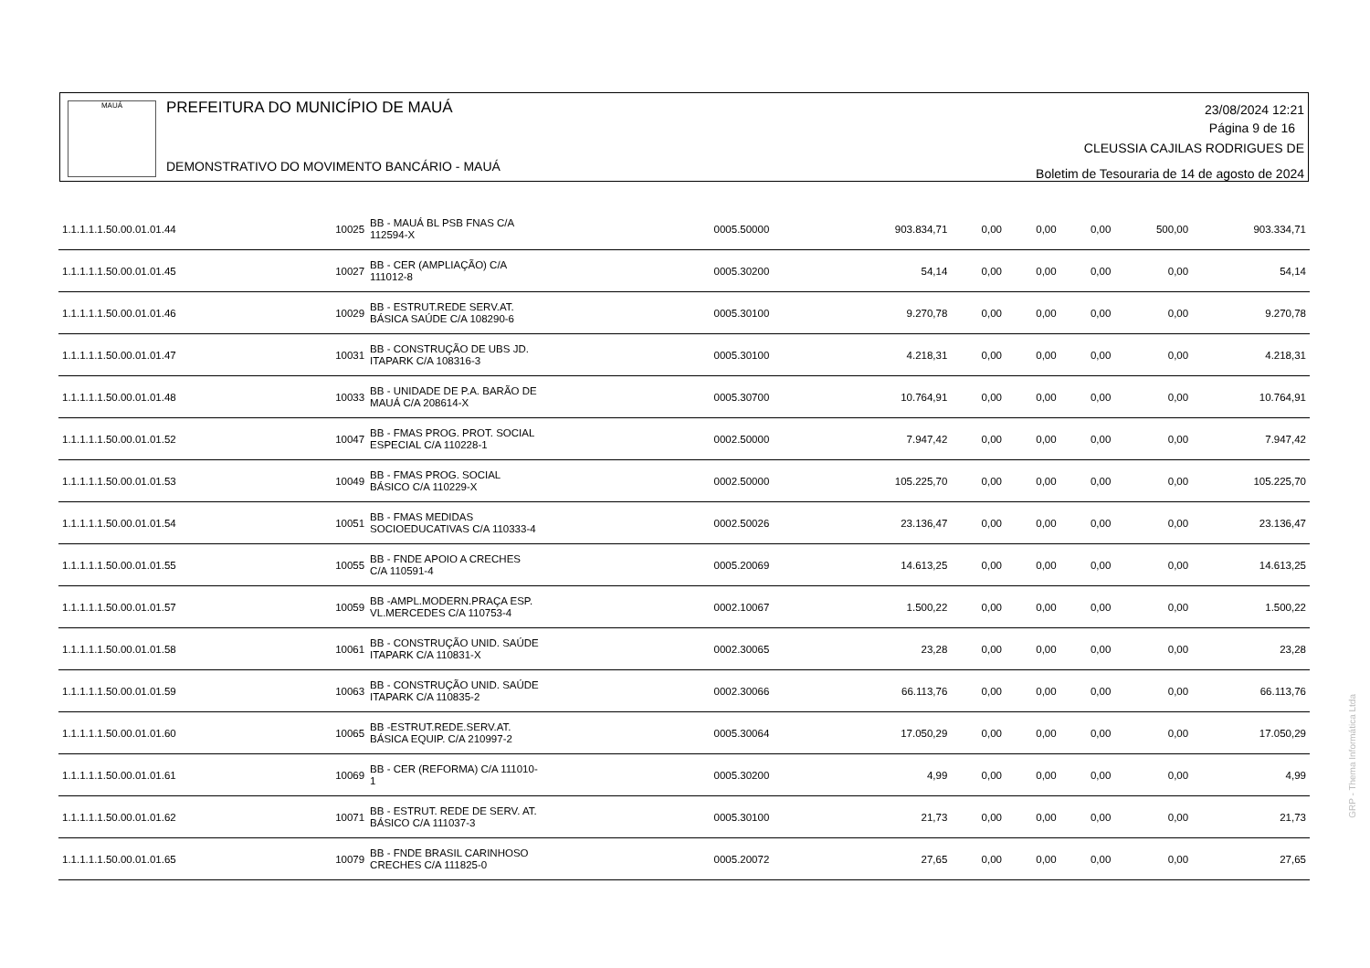MAUÁ
PREFEITURA DO MUNICÍPIO DE MAUÁ
DEMONSTRATIVO DO MOVIMENTO BANCÁRIO - MAUÁ
23/08/2024 12:21
Página 9 de 16
CLEUSSIA CAJILAS RODRIGUES DE
Boletim de Tesouraria de 14 de agosto de 2024
| 1.1.1.1.1.50.00.01.01.44 | 10025 | BB - MAUÁ BL PSB FNAS C/A 112594-X | 0005.50000 | 903.834,71 | 0,00 | 0,00 | 0,00 | 500,00 | 903.334,71 |
| 1.1.1.1.1.50.00.01.01.45 | 10027 | BB - CER (AMPLIAÇÃO) C/A 111012-8 | 0005.30200 | 54,14 | 0,00 | 0,00 | 0,00 | 0,00 | 54,14 |
| 1.1.1.1.1.50.00.01.01.46 | 10029 | BB - ESTRUT.REDE SERV.AT. BÁSICA SAÚDE C/A 108290-6 | 0005.30100 | 9.270,78 | 0,00 | 0,00 | 0,00 | 0,00 | 9.270,78 |
| 1.1.1.1.1.50.00.01.01.47 | 10031 | BB - CONSTRUÇÃO DE UBS JD. ITAPARK C/A 108316-3 | 0005.30100 | 4.218,31 | 0,00 | 0,00 | 0,00 | 0,00 | 4.218,31 |
| 1.1.1.1.1.50.00.01.01.48 | 10033 | BB - UNIDADE DE P.A. BARÃO DE MAUÁ C/A 208614-X | 0005.30700 | 10.764,91 | 0,00 | 0,00 | 0,00 | 0,00 | 10.764,91 |
| 1.1.1.1.1.50.00.01.01.52 | 10047 | BB - FMAS PROG. PROT. SOCIAL ESPECIAL C/A 110228-1 | 0002.50000 | 7.947,42 | 0,00 | 0,00 | 0,00 | 0,00 | 7.947,42 |
| 1.1.1.1.1.50.00.01.01.53 | 10049 | BB - FMAS PROG. SOCIAL BÁSICO C/A 110229-X | 0002.50000 | 105.225,70 | 0,00 | 0,00 | 0,00 | 0,00 | 105.225,70 |
| 1.1.1.1.1.50.00.01.01.54 | 10051 | BB - FMAS MEDIDAS SOCIOEDUCATIVAS C/A 110333-4 | 0002.50026 | 23.136,47 | 0,00 | 0,00 | 0,00 | 0,00 | 23.136,47 |
| 1.1.1.1.1.50.00.01.01.55 | 10055 | BB - FNDE APOIO A CRECHES C/A 110591-4 | 0005.20069 | 14.613,25 | 0,00 | 0,00 | 0,00 | 0,00 | 14.613,25 |
| 1.1.1.1.1.50.00.01.01.57 | 10059 | BB -AMPL.MODERN.PRAÇA ESP. VL.MERCEDES C/A 110753-4 | 0002.10067 | 1.500,22 | 0,00 | 0,00 | 0,00 | 0,00 | 1.500,22 |
| 1.1.1.1.1.50.00.01.01.58 | 10061 | BB - CONSTRUÇÃO UNID. SAÚDE ITAPARK C/A 110831-X | 0002.30065 | 23,28 | 0,00 | 0,00 | 0,00 | 0,00 | 23,28 |
| 1.1.1.1.1.50.00.01.01.59 | 10063 | BB - CONSTRUÇÃO UNID. SAÚDE ITAPARK C/A 110835-2 | 0002.30066 | 66.113,76 | 0,00 | 0,00 | 0,00 | 0,00 | 66.113,76 |
| 1.1.1.1.1.50.00.01.01.60 | 10065 | BB -ESTRUT.REDE.SERV.AT. BÁSICA EQUIP. C/A 210997-2 | 0005.30064 | 17.050,29 | 0,00 | 0,00 | 0,00 | 0,00 | 17.050,29 |
| 1.1.1.1.1.50.00.01.01.61 | 10069 | BB - CER (REFORMA) C/A 111010- 1 | 0005.30200 | 4,99 | 0,00 | 0,00 | 0,00 | 0,00 | 4,99 |
| 1.1.1.1.1.50.00.01.01.62 | 10071 | BB - ESTRUT. REDE DE SERV. AT. BÁSICO C/A 111037-3 | 0005.30100 | 21,73 | 0,00 | 0,00 | 0,00 | 0,00 | 21,73 |
| 1.1.1.1.1.50.00.01.01.65 | 10079 | BB - FNDE BRASIL CARINHOSO CRECHES C/A 111825-0 | 0005.20072 | 27,65 | 0,00 | 0,00 | 0,00 | 0,00 | 27,65 |
GRP - Thema Informática Ltda